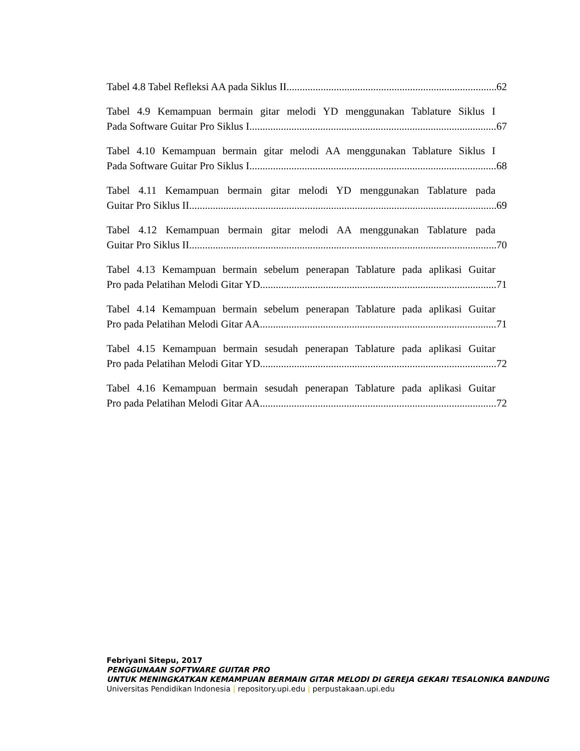Tabel 4.8 Tabel Refleksi AA pada Siklus II 62
Tabel 4.9 Kemampuan bermain gitar melodi YD menggunakan Tablature Siklus I
Pada Software Guitar Pro Siklus I 67
Tabel 4.10 Kemampuan bermain gitar melodi AA menggunakan Tablature Siklus I
Pada Software Guitar Pro Siklus I 68
Tabel 4.11 Kemampuan bermain gitar melodi YD menggunakan Tablature pada
Guitar Pro Siklus II 69
Tabel 4.12 Kemampuan bermain gitar melodi AA menggunakan Tablature pada
Guitar Pro Siklus II 70
Tabel 4.13 Kemampuan bermain sebelum penerapan Tablature pada aplikasi Guitar
Pro pada Pelatihan Melodi Gitar YD 71
Tabel 4.14 Kemampuan bermain sebelum penerapan Tablature pada aplikasi Guitar
Pro pada Pelatihan Melodi Gitar AA 71
Tabel 4.15 Kemampuan bermain sesudah penerapan Tablature pada aplikasi Guitar
Pro pada Pelatihan Melodi Gitar YD 72
Tabel 4.16 Kemampuan bermain sesudah penerapan Tablature pada aplikasi Guitar
Pro pada Pelatihan Melodi Gitar AA 72
Febriyani Sitepu, 2017
PENGGUNAAN SOFTWARE GUITAR PRO
UNTUK MENINGKATKAN KEMAMPUAN BERMAIN GITAR MELODI DI GEREJA GEKARI TESALONIKA BANDUNG
Universitas Pendidikan Indonesia | repository.upi.edu | perpustakaan.upi.edu